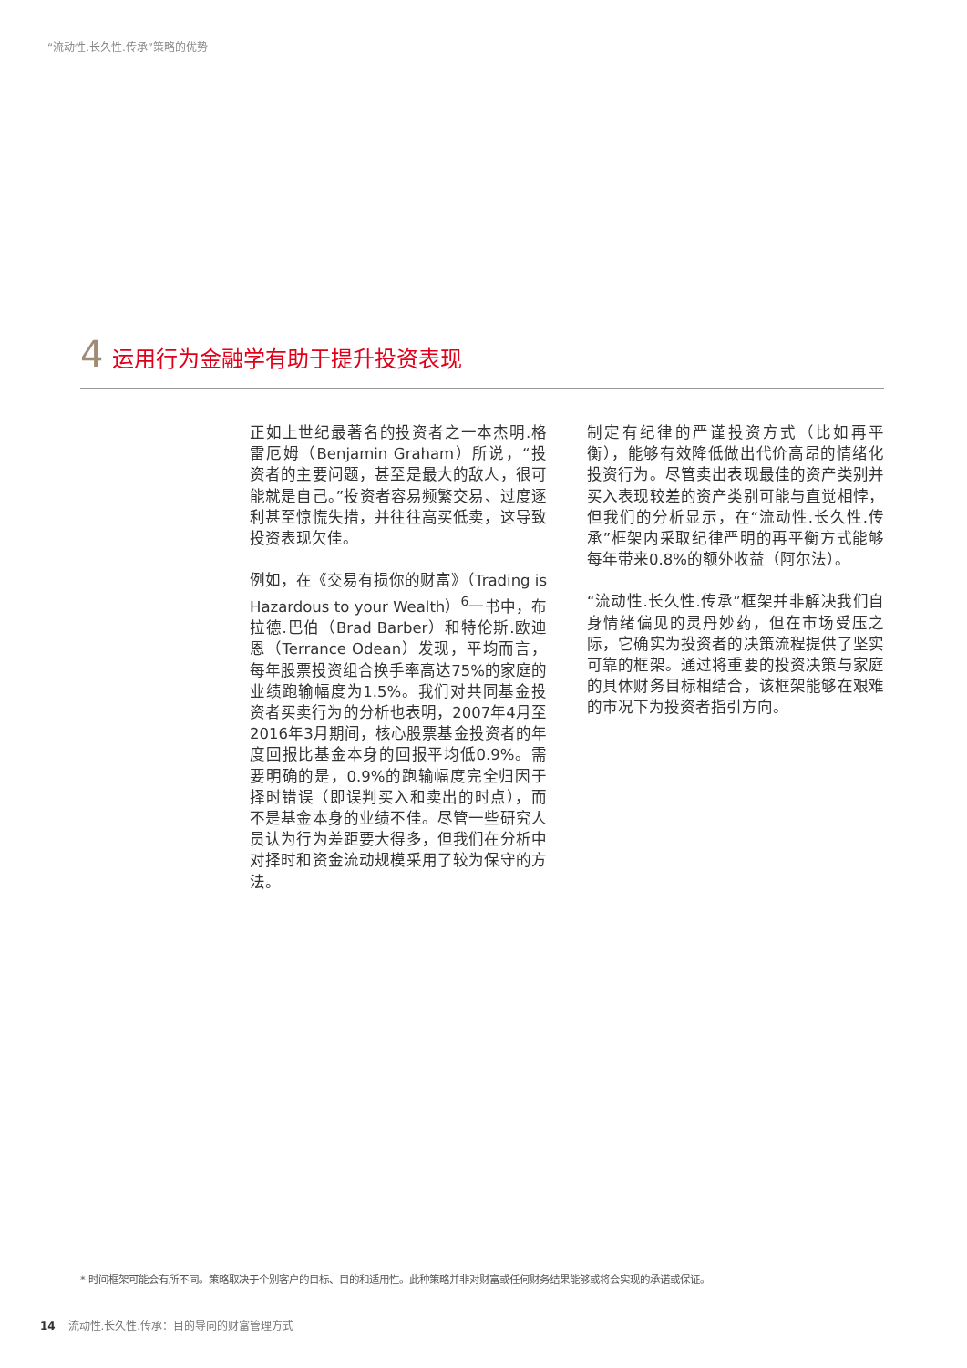“流动性.长久性.传承”策略的优势
4 运用行为金融学有助于提升投资表现
正如上世纪最著名的投资者之一本杰明.格雷厄姆（Benjamin Graham）所说，“投资者的主要问题，甚至是最大的敌人，很可能就是自己。”投资者容易频繁交易、过度逐利甚至惊慌失措，并往往高买低卖，这导致投资表现欠佳。
例如，在《交易有损你的财富》（Trading is Hazardous to your Wealth）<sup>6</sup>一书中，布拉德.巴伯（Brad Barber）和特伦斯.欧迪恩（Terrance Odean）发现，平均而言，每年股票投资组合换手率高达75%的家庭的业绩跑输幅度为1.5%。我们对共同基金投资者买卖行为的分析也表明，2007年4月至2016年3月期间，核心股票基金投资者的年度回报比基金本身的回报平均低0.9%。需要明确的是，0.9%的跑输幅度完全归因于择时错误（即误判买入和卖出的时点），而不是基金本身的业绩不佳。尽管一些研究人员认为行为差距要大得多，但我们在分析中对择时和资金流动规模采用了较为保守的方法。
制定有纪律的严谨投资方式（比如再平衡），能够有效降低做出代价高昂的情绪化投资行为。尽管卖出表现最佳的资产类别并买入表现较差的资产类别可能与直觉相悖，但我们的分析显示，在“流动性.长久性.传承”框架内采取纪律严明的再平衡方式能够每年带来0.8%的额外收益（阿尔法）。
“流动性.长久性.传承”框架并非解决我们自身情绪偏见的灵丹妙药，但在市场受压之际，它确实为投资者的决策流程提供了坚实可靠的框架。通过将重要的投资决策与家庭的具体财务目标相结合，该框架能够在艰难的市况下为投资者指引方向。
* 时间框架可能会有所不同。策略取决于个别客户的目标、目的和适用性。此种策略并非对财富或任何财务结果能够或将会实现的承诺或保证。
14 流动性.长久性.传承：目的导向的财富管理方式